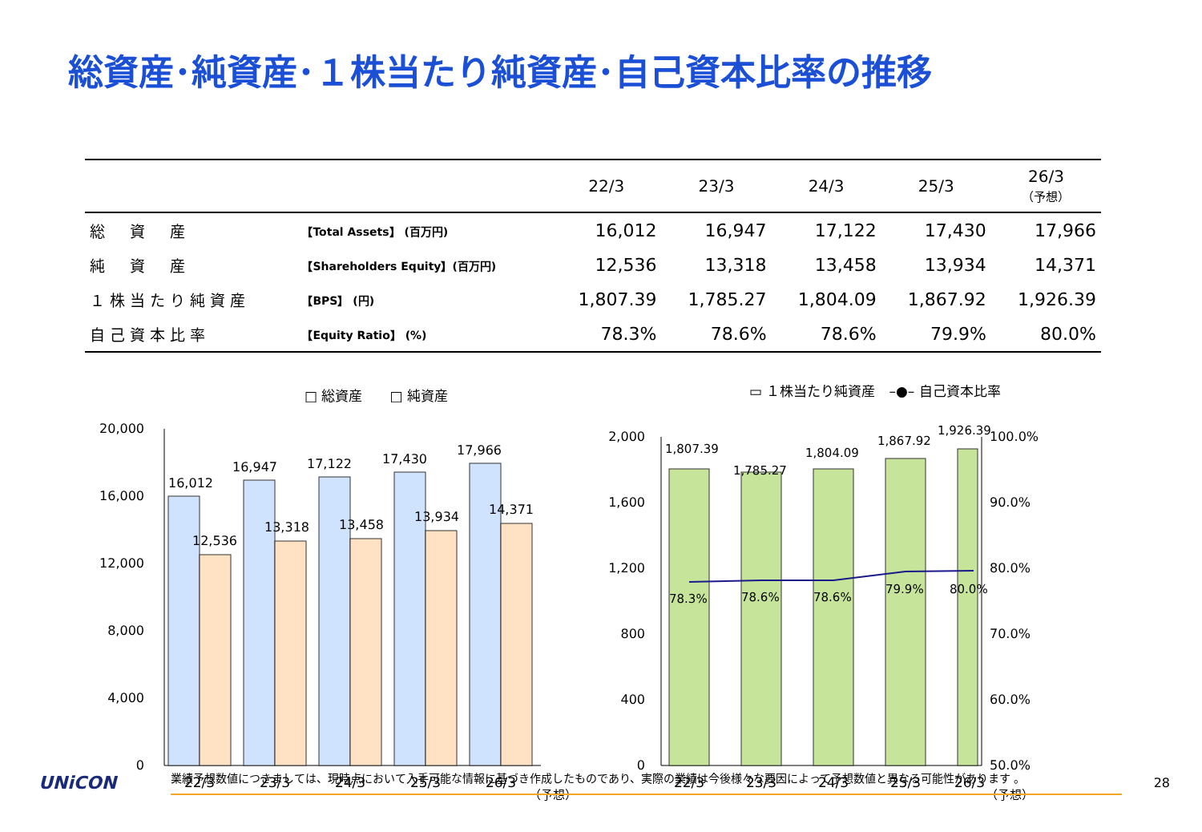総資産･純資産･１株当たり純資産･自己資本比率の推移
| | | 22/3 | 23/3 | 24/3 | 25/3 | 26/3 （予想） |
| --- | --- | --- | --- | --- | --- | --- |
| 総 資 産 | 【Total Assets】 (百万円) | 16,012 | 16,947 | 17,122 | 17,430 | 17,966 |
| 純 資 産 | 【Shareholders Equity】(百万円) | 12,536 | 13,318 | 13,458 | 13,934 | 14,371 |
| １株当たり純資産 | 【BPS】 (円) | 1,807.39 | 1,785.27 | 1,804.09 | 1,867.92 | 1,926.39 |
| 自己資本比率 | 【Equity Ratio】 (%) | 78.3% | 78.6% | 78.6% | 79.9% | 80.0% |
□ 総資産　　□ 純資産
20,000
16,000
12,000
8,000
4,000
0
16,012
16,947
17,122
17,430
17,966
12,536
13,318
13,458
13,934
14,371
22/3
23/3
24/3
25/3
26/3
（予想）
▭ １株当たり純資産　–●– 自己資本比率
2,000
1,600
1,200
800
400
0
100.0%
90.0%
80.0%
70.0%
60.0%
50.0%
1,807.39
1,785.27
1,804.09
1,867.92
1,926.39
78.3%
78.6%
78.6%
79.9%
80.0%
22/3
23/3
24/3
25/3
26/3
（予想）
UNiCON
業績予想数値につきましては、現時点において入手可能な情報に基づき作成したものであり、実際の業績は今後様々な要因によって予想数値と異なる可能性があります 。
28